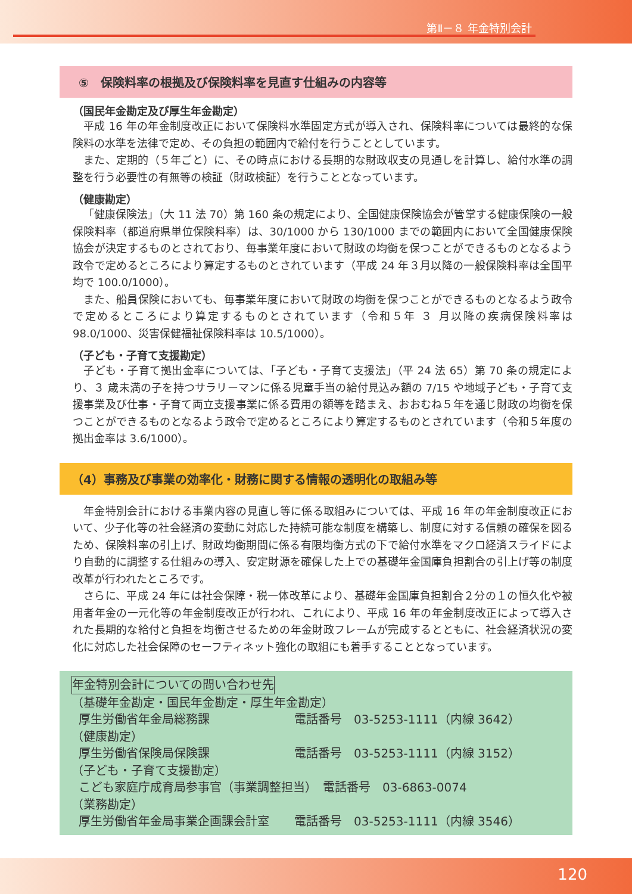第Ⅱ－８ 年金特別会計
⑤　保険料率の根拠及び保険料率を見直す仕組みの内容等
（国民年金勘定及び厚生年金勘定）
平成 16 年の年金制度改正において保険料水準固定方式が導入され、保険料率については最終的な保険料の水準を法律で定め、その負担の範囲内で給付を行うこととしています。
また、定期的（５年ごと）に、その時点における長期的な財政収支の見通しを計算し、給付水準の調整を行う必要性の有無等の検証（財政検証）を行うこととなっています。
（健康勘定）
「健康保険法」（大 11 法 70）第 160 条の規定により、全国健康保険協会が管掌する健康保険の一般保険料率（都道府県単位保険料率）は、30/1000 から 130/1000 までの範囲内において全国健康保険協会が決定するものとされており、毎事業年度において財政の均衡を保つことができるものとなるよう政令で定めるところにより算定するものとされています（平成 24 年３月以降の一般保険料率は全国平均で 100.0/1000）。
また、船員保険においても、毎事業年度において財政の均衡を保つことができるものとなるよう政令で定めるところにより算定するものとされています（令和５年 ３ 月以降の疾病保険料率は 98.0/1000、災害保健福祉保険料率は 10.5/1000）。
（子ども・子育て支援勘定）
子ども・子育て拠出金率については、「子ども・子育て支援法」（平 24 法 65）第 70 条の規定により、３ 歳未満の子を持つサラリーマンに係る児童手当の給付見込み額の 7/15 や地域子ども・子育て支援事業及び仕事・子育て両立支援事業に係る費用の額等を踏まえ、おおむね５年を通じ財政の均衡を保つことができるものとなるよう政令で定めるところにより算定するものとされています（令和５年度の拠出金率は 3.6/1000）。
（4）事務及び事業の効率化・財務に関する情報の透明化の取組み等
年金特別会計における事業内容の見直し等に係る取組みについては、平成 16 年の年金制度改正において、少子化等の社会経済の変動に対応した持続可能な制度を構築し、制度に対する信頼の確保を図るため、保険料率の引上げ、財政均衡期間に係る有限均衡方式の下で給付水準をマクロ経済スライドにより自動的に調整する仕組みの導入、安定財源を確保した上での基礎年金国庫負担割合の引上げ等の制度改革が行われたところです。
さらに、平成 24 年には社会保障・税一体改革により、基礎年金国庫負担割合２分の１の恒久化や被用者年金の一元化等の年金制度改正が行われ、これにより、平成 16 年の年金制度改正によって導入された長期的な給付と負担を均衡させるための年金財政フレームが完成するとともに、社会経済状況の変化に対応した社会保障のセーフティネット強化の取組にも着手することとなっています。
年金特別会計についての問い合わせ先
（基礎年金勘定・国民年金勘定・厚生年金勘定）
厚生労働省年金局総務課 電話番号　03-5253-1111（内線 3642）
（健康勘定）
厚生労働省保険局保険課 電話番号　03-5253-1111（内線 3152）
（子ども・子育て支援勘定）
こども家庭庁成育局参事官（事業調整担当）　電話番号　03-6863-0074
（業務勘定）
厚生労働省年金局事業企画課会計室 電話番号　03-5253-1111（内線 3546）
120